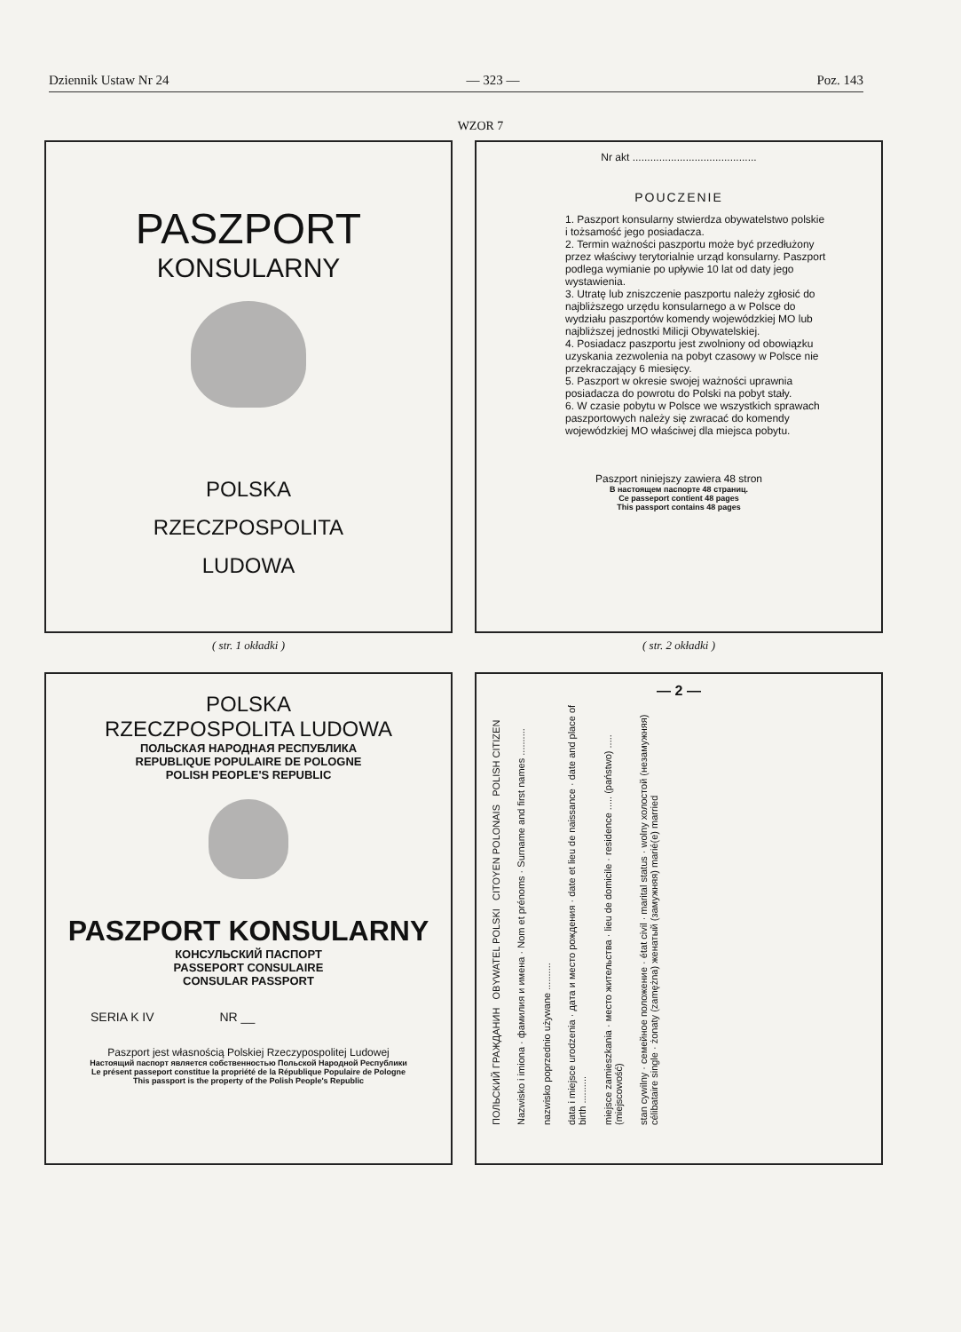Dziennik Ustaw Nr 24 — 323 — Poz. 143
WZOR 7
PASZPORT
KONSULARNY
POLSKA
RZECZPOSPOLITA
LUDOWA
( str. 1 okładki )
Nr akt ..........................................
POUCZENIE
1. Paszport konsularny stwierdza obywatelstwo polskie i tożsamość jego posiadacza.
2. Termin ważności paszportu może być przedłużony przez właściwy terytorialnie urząd konsularny. Paszport podlega wymianie po upływie 10 lat od daty jego wystawienia.
3. Utratę lub zniszczenie paszportu należy zgłosić do najbliższego urzędu konsularnego a w Polsce do wydziału paszportów komendy wojewódzkiej MO lub najbliższej jednostki Milicji Obywatelskiej.
4. Posiadacz paszportu jest zwolniony od obowiązku uzyskania zezwolenia na pobyt czasowy w Polsce nie przekraczający 6 miesięcy.
5. Paszport w okresie swojej ważności uprawnia posiadacza do powrotu do Polski na pobyt stały.
6. W czasie pobytu w Polsce we wszystkich sprawach paszportowych należy się zwracać do komendy wojewódzkiej MO właściwej dla miejsca pobytu.
Paszport niniejszy zawiera 48 stron
В настоящем паспорте 48 страниц.
Ce passeport contient 48 pages
This passport contains 48 pages
( str. 2 okładki )
POLSKA
RZECZPOSPOLITA LUDOWA
ПОЛЬСКАЯ НАРОДНАЯ РЕСПУБЛИКА
REPUBLIQUE POPULAIRE DE POLOGNE
POLISH PEOPLE'S REPUBLIC
PASZPORT KONSULARNY
КОНСУЛЬСКИЙ ПАСПОРТ
PASSEPORT CONSULAIRE
CONSULAR PASSPORT
SERIA K IV NR __
Paszport jest własnością Polskiej Rzeczypospolitej Ludowej
Настоящий паспорт является собственностью Польской Народной Республики
Le présent passeport constitue la propriété de la République Populaire de Pologne
This passport is the property of the Polish People's Republic
— 2 —
ПОЛЬСКИЙ ГРАЖДАНИН OBYWATEL POLSKI CITOYEN POLONAIS POLISH CITIZEN Nazwisko i imiona · фамилия и имена · Nom et prénoms · Surname and first names .......... nazwisko poprzednio używane .......... data i miejsce urodzenia · дата и место рождения · date et lieu de naissance · date and place of birth .......... miejsce zamieszkania · место жительства · lieu de domicile · residence ..... (państwo) ..... (miejscowość) stan cywilny · семейное положение · état civil · marital status · wolny холостой (незамужняя) célibataire single · żonaty (zamężna) женатый (замужняя) marié(e) married